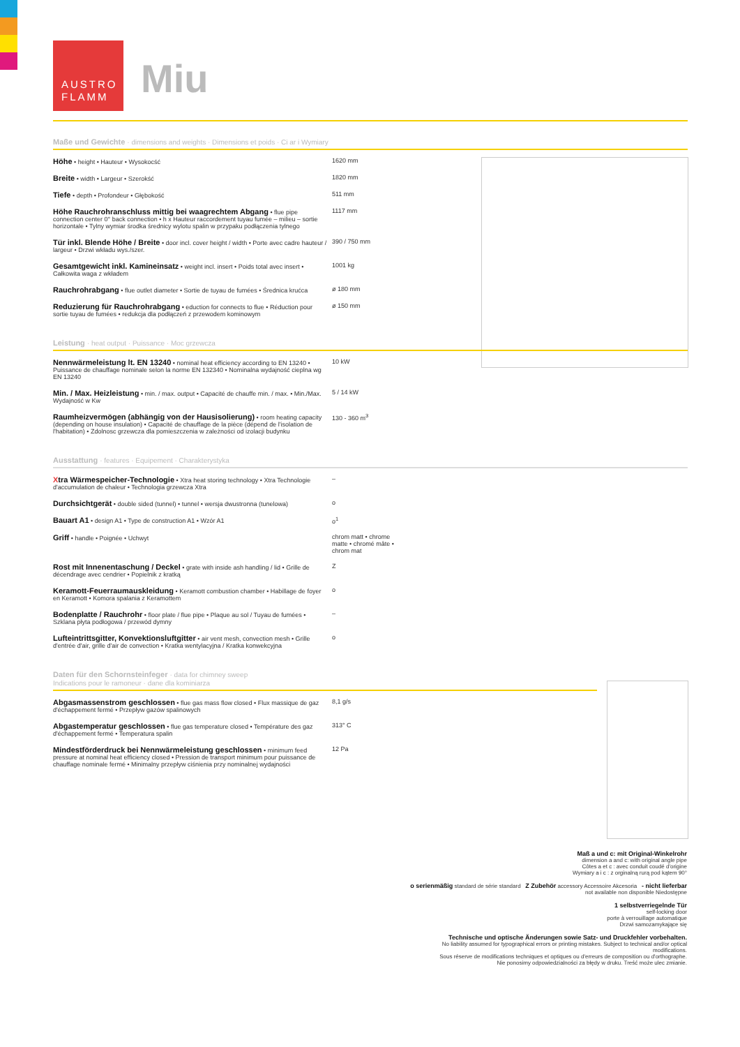AUSTRO
FLAMM
Miu
Maße und Gewichte · dimensions and weights · Dimensions et poids · Ci ar i Wymiary
| Höhe • height • Hauteur • Wysokocść | 1620 mm |
| Breite • width • Largeur • Szerokść | 1820 mm |
| Tiefe • depth • Profondeur • Głębokość | 511 mm |
| Höhe Rauchrohranschluss mittig bei waagrechtem Abgang • flue pipe connection center 0° back connection • h x Hauteur raccordement tuyau fumée – milieu – sortie horizontale • Tylny wymiar środka średnicy wylotu spalin w przypaku podłączenia tylnego | 1117 mm |
| Tür inkl. Blende Höhe / Breite • door incl. cover height / width • Porte avec cadre hauteur / largeur • Drzwi wkładu wys./szer. | 390 / 750 mm |
| Gesamtgewicht inkl. Kamineinsatz • weight incl. insert • Poids total avec insert • Całkowita waga z wkładem | 1001 kg |
| Rauchrohrabgang • flue outlet diameter • Sortie de tuyau de fumées • Średnica krućca | ø 180 mm |
| Reduzierung für Rauchrohrabgang • eduction for connects to flue • Réduction pour sortie tuyau de fumées • redukcja dla podłączeń z przewodem kominowym | ø 150 mm |
Leistung · heat output · Puissance · Moc grzewcza
| Nennwärmeleistung lt. EN 13240 • nominal heat efficiency according to EN 13240 • Puissance de chauffage nominale selon la norme EN 132340 • Nominalna wydajność cieplna wg EN 13240 | 10 kW |
| Min. / Max. Heizleistung • min. / max. output • Capacité de chauffe min. / max. • Min./Max. Wydajność w Kw | 5 / 14 kW |
| Raumheizvermögen (abhängig von der Hausisolierung) • room heating capacity (depending on house insulation) • Capacité de chauffage de la pièce (dépend de l'isolation de l'habitation) • Zdolnosc grzewcza dla pomieszczenia w zależności od izolacji budynku | 130 - 360 m<sup>3</sup> |
Ausstattung · features · Equipement · Charakterystyka
| X tra Wärmespeicher-Technologie • Xtra heat storing technology • Xtra Technologie d'accumulation de chaleur • Technologia grzewcza Xtra | – |
| Durchsichtgerät • double sided (tunnel) • tunnel • wersja dwustronna (tunelowa) | o |
| Bauart A1 • design A1 • Type de construction A1 • Wzór A1 | o<sup>1</sup> |
| Griff • handle • Poignée • Uchwyt | chrom matt • chrome matte • chromé mâte • chrom mat |
| Rost mit Innenentaschung / Deckel • grate with inside ash handling / lid • Grille de décendrage avec cendrier • Popielnik z kratką | Z |
| Keramott-Feuerraumauskleidung • Keramott combustion chamber • Habillage de foyer en Keramott • Komora spalania z Keramottem | o |
| Bodenplatte / Rauchrohr • floor plate / flue pipe • Plaque au sol / Tuyau de fumées • Szklana płyta podłogowa / przewód dymny | – |
| Lufteintrittsgitter, Konvektionsluftgitter • air vent mesh, convection mesh • Grille d'entrée d'air, grille d'air de convection • Kratka wentylacyjna / Kratka konwekcyjna | o |
Daten für den Schornsteinfeger · data for chimney sweep
Indications pour le ramoneur · dane dla kominiarza
| Abgasmassenstrom geschlossen • flue gas mass flow closed • Flux massique de gaz d'échappement fermé • Przepływ gazów spalinowych | 8,1 g/s |
| Abgastemperatur geschlossen • flue gas temperature closed • Température des gaz d'échappement fermé • Temperatura spalin | 313° C |
| Mindestförderdruck bei Nennwärmeleistung geschlossen • minimum feed pressure at nominal heat efficiency closed • Pression de transport minimum pour puissance de chauffage nominale fermé • Minimalny przepływ ciśnienia przy nominalnej wydajności | 12 Pa |
Maß a und c: mit Original-Winkelrohr
dimension a and c: with original angle pipe
Côtes a et c : avec conduit coudé d'origine
Wymiary a i c : z orginalną rurą pod kątem 90°
o serienmäßig standard de série standard Z Zubehör accessory Accessoire Akcesoria - nicht lieferbar not available non disponible Niedostępne
1 selbstverriegelnde Tür
self-locking door
porte à verrouillage automatique
Drzwi samozamykające się
Technische und optische Änderungen sowie Satz- und Druckfehler vorbehalten.
No liability assumed for typographical errors or printing mistakes. Subject to technical and/or optical modifications.
Sous réserve de modifications techniques et optiques ou d'erreurs de composition ou d'orthographe.
Nie ponosimy odpowiedzialności za błędy w druku. Treść może ulec zmianie.